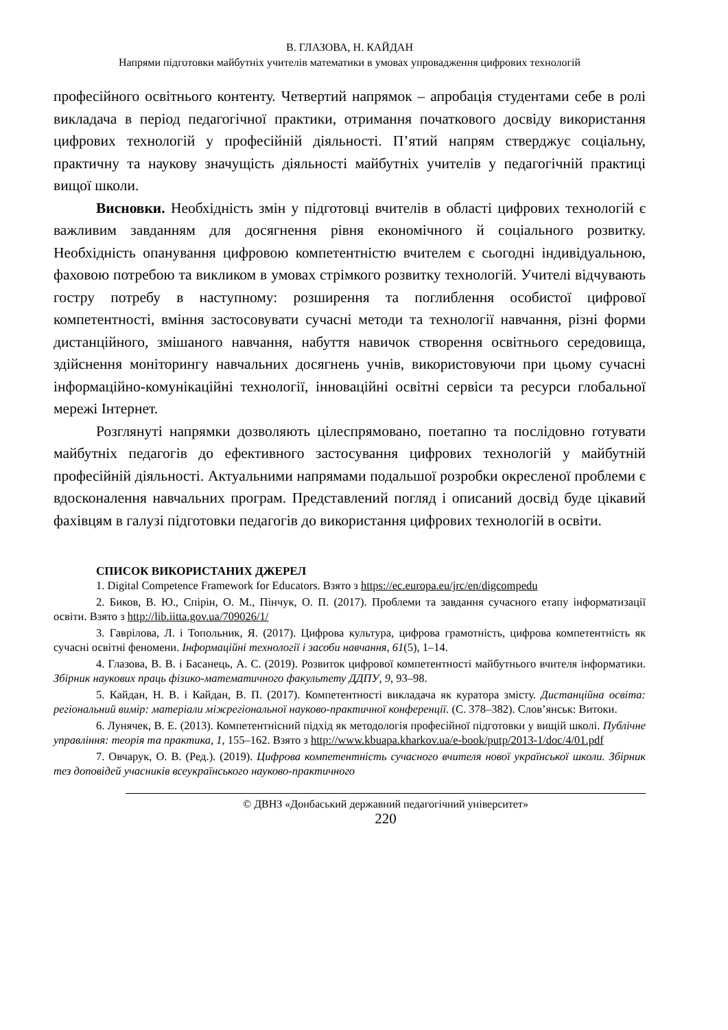В. ГЛАЗОВА, Н. КАЙДАН
Напрями підготовки майбутніх учителів математики в умовах упровадження цифрових технологій
професійного освітнього контенту. Четвертий напрямок – апробація студентами себе в ролі викладача в період педагогічної практики, отримання початкового досвіду використання цифрових технологій у професійній діяльності. П’ятий напрям стверджує соціальну, практичну та наукову значущість діяльності майбутніх учителів у педагогічній практиці вищої школи.
Висновки. Необхідність змін у підготовці вчителів в області цифрових технологій є важливим завданням для досягнення рівня економічного й соціального розвитку. Необхідність опанування цифровою компетентністю вчителем є сьогодні індивідуальною, фаховою потребою та викликом в умовах стрімкого розвитку технологій. Учителі відчувають гостру потребу в наступному: розширення та поглиблення особистої цифрової компетентності, вміння застосовувати сучасні методи та технології навчання, різні форми дистанційного, змішаного навчання, набуття навичок створення освітнього середовища, здійснення моніторингу навчальних досягнень учнів, використовуючи при цьому сучасні інформаційно-комунікаційні технології, інноваційні освітні сервіси та ресурси глобальної мережі Інтернет.
Розглянуті напрямки дозволяють цілеспрямовано, поетапно та послідовно готувати майбутніх педагогів до ефективного застосування цифрових технологій у майбутній професійній діяльності. Актуальними напрямами подальшої розробки окресленої проблеми є вдосконалення навчальних програм. Представлений погляд і описаний досвід буде цікавий фахівцям в галузі підготовки педагогів до використання цифрових технологій в освіти.
СПИСОК ВИКОРИСТАНИХ ДЖЕРЕЛ
1. Digital Competence Framework for Educators. Взято з https://ec.europa.eu/jrc/en/digcompedu
2. Биков, В. Ю., Спірін, О. М., Пінчук, О. П. (2017). Проблеми та завдання сучасного етапу інформатизації освіти. Взято з http://lib.iitta.gov.ua/709026/1/
3. Гаврілова, Л. і Топольник, Я. (2017). Цифрова культура, цифрова грамотність, цифрова компетентність як сучасні освітні феномени. Інформаційні технології і засоби навчання, 61(5), 1–14.
4. Глазова, В. В. і Басанець, А. С. (2019). Розвиток цифрової компетентності майбутнього вчителя інформатики. Збірник наукових праць фізико-математичного факультету ДДПУ, 9, 93–98.
5. Кайдан, Н. В. і Кайдан, В. П. (2017). Компетентності викладача як куратора змісту. Дистанційна освіта: регіональний вимір: матеріали міжрегіональної науково-практичної конференції. (С. 378–382). Слов’янськ: Витоки.
6. Лунячек, В. Е. (2013). Компетентнісний підхід як методологія професійної підготовки у вищій школі. Публічне управління: теорія та практика, 1, 155–162. Взято з http://www.kbuapa.kharkov.ua/e-book/putp/2013-1/doc/4/01.pdf
7. Овчарук, О. В. (Ред.). (2019). Цифрова компетентність сучасного вчителя нової української школи. Збірник тез доповідей учасників всеукраїнського науково-практичного
© ДВНЗ «Донбаський державний педагогічний університет»
220